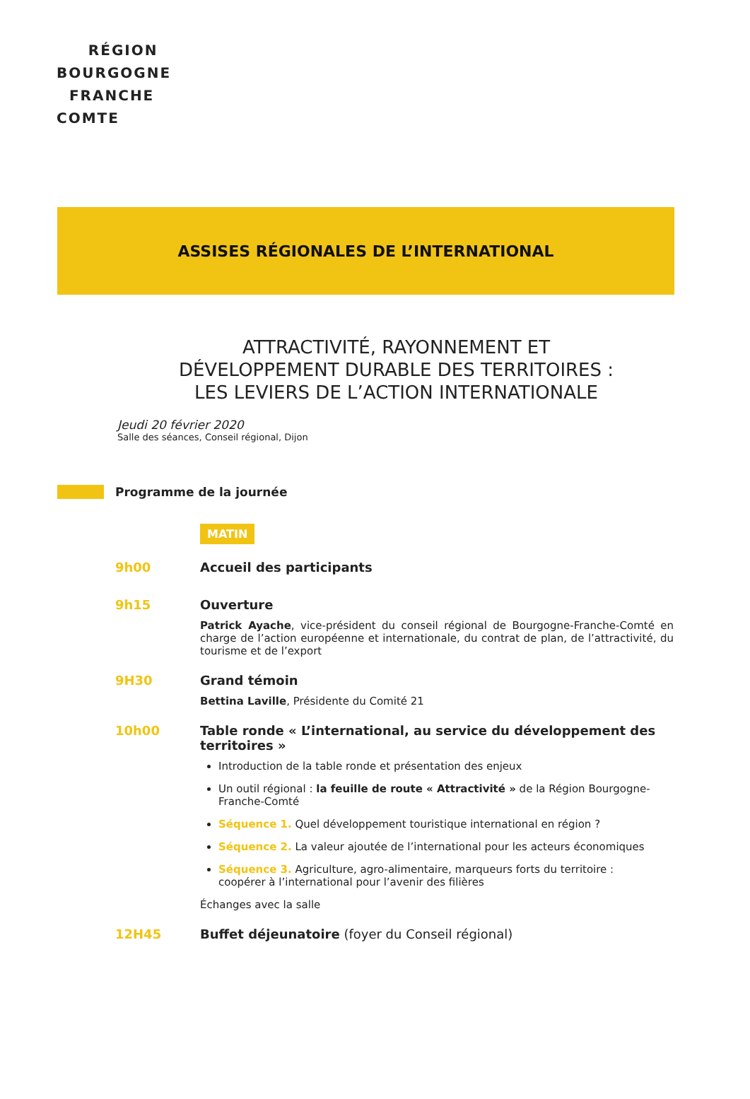RÉGION
BOURGOGNE
FRANCHE
COMTE
ASSISES RÉGIONALES DE L’INTERNATIONAL
ATTRACTIVITÉ, RAYONNEMENT ET
DÉVELOPPEMENT DURABLE DES TERRITOIRES :
LES LEVIERS DE L’ACTION INTERNATIONALE
Jeudi 20 février 2020
Salle des séances, Conseil régional, Dijon
Programme de la journée
MATIN
9h00 Accueil des participants
9h15 Ouverture
Patrick Ayache, vice-président du conseil régional de Bourgogne-Franche-Comté en charge de l’action européenne et internationale, du contrat de plan, de l’attractivité, du tourisme et de l’export
9H30 Grand témoin
Bettina Laville, Présidente du Comité 21
10h00 Table ronde « L’international, au service du développement des territoires »
Introduction de la table ronde et présentation des enjeux
Un outil régional : la feuille de route « Attractivité » de la Région Bourgogne-Franche-Comté
Séquence 1. Quel développement touristique international en région ?
Séquence 2. La valeur ajoutée de l’international pour les acteurs économiques
Séquence 3. Agriculture, agro-alimentaire, marqueurs forts du territoire :
coopérer à l’international pour l’avenir des filières
Échanges avec la salle
12H45 Buffet déjeunatoire (foyer du Conseil régional)